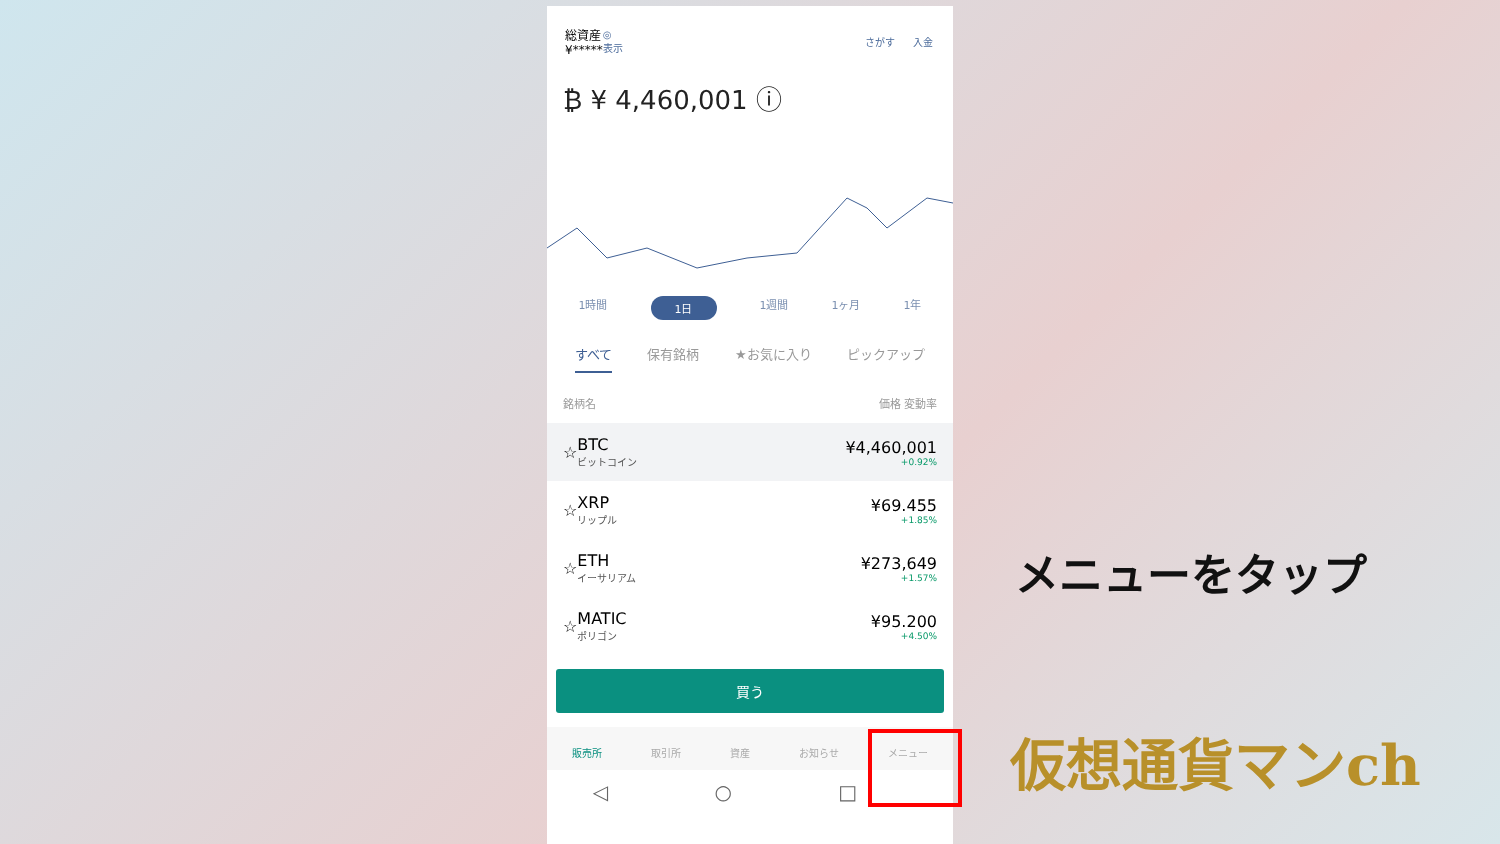総資産
¥*****
◎
表示
さがす 入金
₿ ¥ 4,460,001 ⓘ
1時間 1日 1週間 1ヶ月 1年
すべて 保有銘柄 ★お気に入り ピックアップ
銘柄名 価格 変動率
☆ BTC
ビットコイン ¥4,460,001
+0.92%
☆ XRP
リップル ¥69.455
+1.85%
☆ ETH
イーサリアム ¥273,649
+1.57%
☆ MATIC
ポリゴン ¥95.200
+4.50%
買う
販売所 取引所 資産 お知らせ メニュー
◁ ○ □
メニューをタップ
仮想通貨マンch